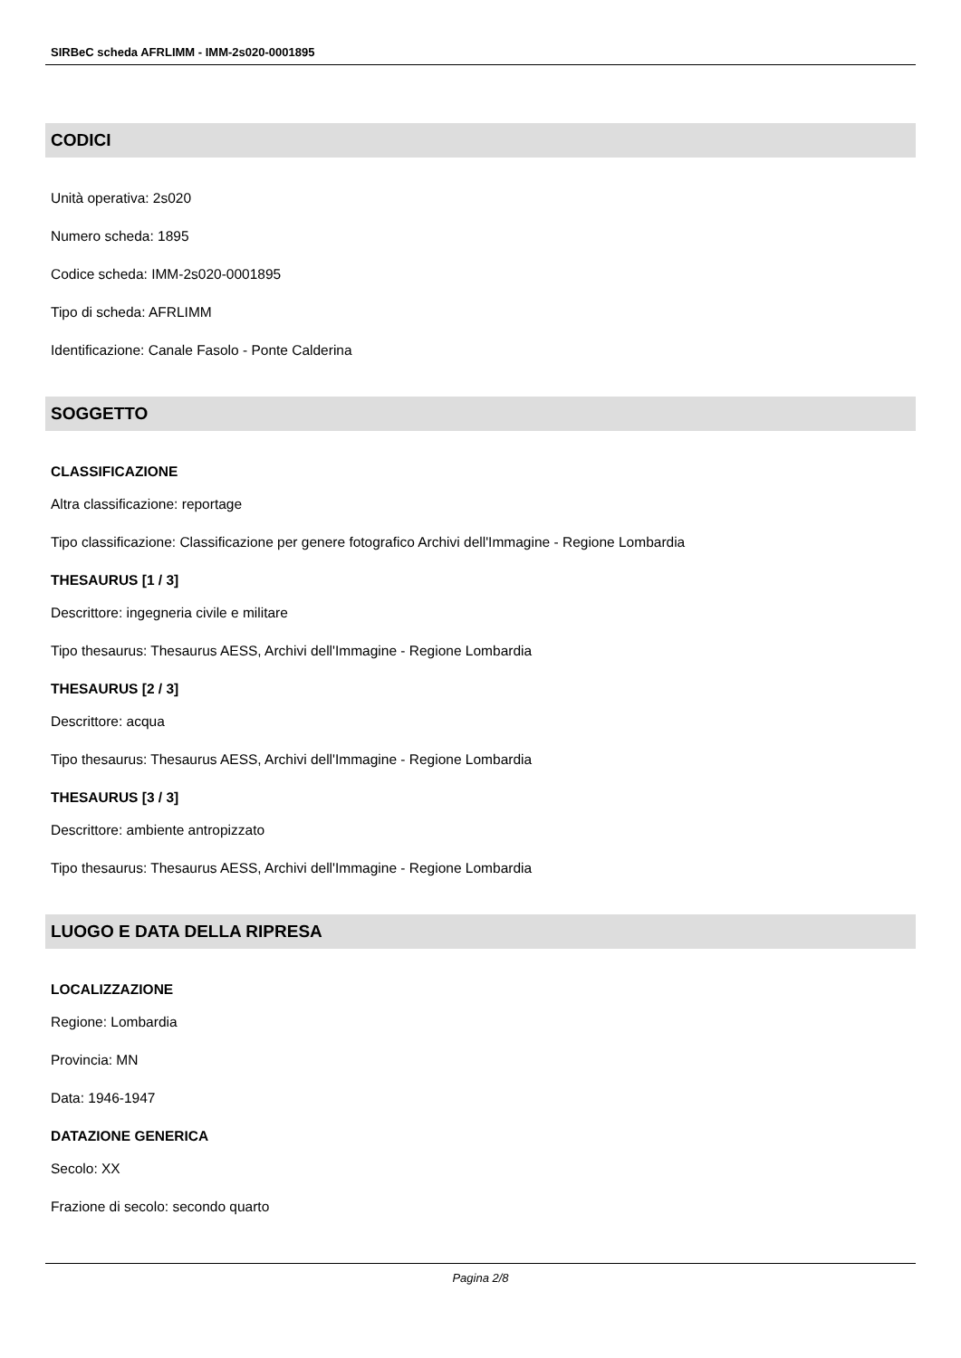SIRBeC scheda AFRLIMM - IMM-2s020-0001895
CODICI
Unità operativa: 2s020
Numero scheda: 1895
Codice scheda: IMM-2s020-0001895
Tipo di scheda: AFRLIMM
Identificazione: Canale Fasolo - Ponte Calderina
SOGGETTO
CLASSIFICAZIONE
Altra classificazione: reportage
Tipo classificazione: Classificazione per genere fotografico Archivi dell'Immagine - Regione Lombardia
THESAURUS [1 / 3]
Descrittore: ingegneria civile e militare
Tipo thesaurus: Thesaurus AESS, Archivi dell'Immagine - Regione Lombardia
THESAURUS [2 / 3]
Descrittore: acqua
Tipo thesaurus: Thesaurus AESS, Archivi dell'Immagine - Regione Lombardia
THESAURUS [3 / 3]
Descrittore: ambiente antropizzato
Tipo thesaurus: Thesaurus AESS, Archivi dell'Immagine - Regione Lombardia
LUOGO E DATA DELLA RIPRESA
LOCALIZZAZIONE
Regione: Lombardia
Provincia: MN
Data: 1946-1947
DATAZIONE GENERICA
Secolo: XX
Frazione di secolo: secondo quarto
Pagina 2/8